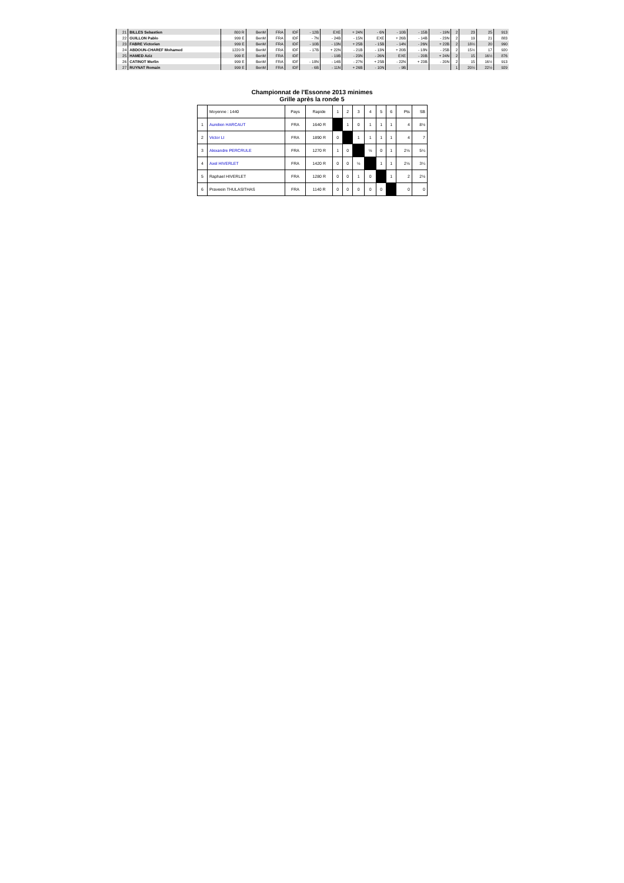| 21 | BILLES Sebastien | 800 R | BenM | FRA | IDF | - 12B | EXE | + 24N | - 6N | - 10B | - 15B | - 19N | 2 | 23 | 25 | 913 |
| 22 | GUILLON Pablo | 999 E | BenM | FRA | IDF | - 7N | - 24B | - 15N | EXE | + 26B | - 14B | - 23N | 2 | 19 | 21 | 883 |
| 23 | FABRE Victorien | 999 E | BenM | FRA | IDF | - 10B | - 13N | + 25B | - 15B | - 14N | - 26N | + 22B | 2 | 18½ | 20 | 990 |
| 24 | ABDOUN-CHAREF Mohamed | 1220 R | BenM | FRA | IDF | - 17B | + 22N | - 21B | - 13N | + 20B | - 18N | - 25B | 2 | 15½ | 17 | 920 |
| 25 | HAMED Aziz | 999 E | BenM | FRA | IDF | | - 19B | - 23N | - 26N | EXE | - 20B | + 24N | 2 | 15 | 16½ | 876 |
| 26 | CATINOT Merlin | 999 E | BenM | FRA | IDF | - 18N | - 14B | - 27N | + 25B | - 22N | + 23B | - 20N | 2 | 15 | 16½ | 913 |
| 27 | RUYNAT Romain | 999 E | BenM | FRA | IDF | - 6B | - 11N | + 26B | - 10N | - 9B | | | 1 | 20½ | 22½ | 929 |
Championnat de l'Essonne 2013 minimes
Grille après la ronde 5
| | Moyenne : 1440 | Pays | Rapide | 1 | 2 | 3 | 4 | 5 | 6 | Pts | SB |
| 1 | Aurelien HARCAUT | FRA | 1640 R | | 1 | 0 | 1 | 1 | 1 | 4 | 8½ |
| 2 | Victor LI | FRA | 1890 R | 0 | | 1 | 1 | 1 | 1 | 4 | 7 |
| 3 | Alexandre PERCRULE | FRA | 1270 R | 1 | 0 | | ½ | 0 | 1 | 2½ | 5¼ |
| 4 | Axel HIVERLET | FRA | 1420 R | 0 | 0 | ½ | | 1 | 1 | 2½ | 3¼ |
| 5 | Raphael HIVERLET | FRA | 1280 R | 0 | 0 | 1 | 0 | | 1 | 2 | 2½ |
| 6 | Praveein THULASITHAS | FRA | 1140 R | 0 | 0 | 0 | 0 | 0 | | 0 | 0 |